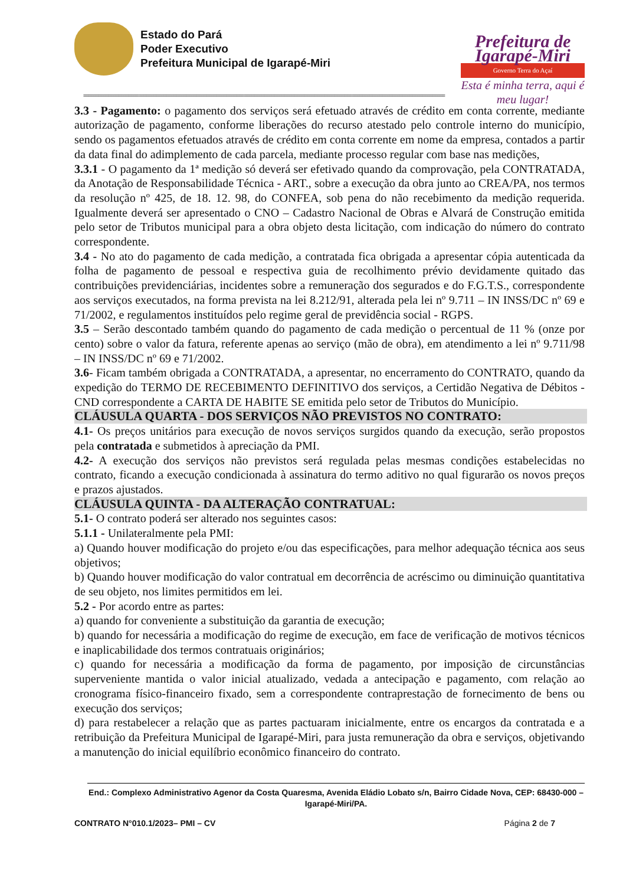Estado do Pará
Poder Executivo
Prefeitura Municipal de Igarapé-Miri
Prefeitura de Igarapé-Miri
Governo Terra do Açaí
Esta é minha terra, aqui é meu lugar!
================================================================================================================================================
3.3 - Pagamento: o pagamento dos serviços será efetuado através de crédito em conta corrente, mediante autorização de pagamento, conforme liberações do recurso atestado pelo controle interno do município, sendo os pagamentos efetuados através de crédito em conta corrente em nome da empresa, contados a partir da data final do adimplemento de cada parcela, mediante processo regular com base nas medições,
3.3.1 - O pagamento da 1ª medição só deverá ser efetivado quando da comprovação, pela CONTRATADA, da Anotação de Responsabilidade Técnica - ART., sobre a execução da obra junto ao CREA/PA, nos termos da resolução nº 425, de 18. 12. 98, do CONFEA, sob pena do não recebimento da medição requerida. Igualmente deverá ser apresentado o CNO – Cadastro Nacional de Obras e Alvará de Construção emitida pelo setor de Tributos municipal para a obra objeto desta licitação, com indicação do número do contrato correspondente.
3.4 - No ato do pagamento de cada medição, a contratada fica obrigada a apresentar cópia autenticada da folha de pagamento de pessoal e respectiva guia de recolhimento prévio devidamente quitado das contribuições previdenciárias, incidentes sobre a remuneração dos segurados e do F.G.T.S., correspondente aos serviços executados, na forma prevista na lei 8.212/91, alterada pela lei nº 9.711 – IN INSS/DC nº 69 e 71/2002, e regulamentos instituídos pelo regime geral de previdência social - RGPS.
3.5 – Serão descontado também quando do pagamento de cada medição o percentual de 11 % (onze por cento) sobre o valor da fatura, referente apenas ao serviço (mão de obra), em atendimento a lei nº 9.711/98 – IN INSS/DC nº 69 e 71/2002.
3.6- Ficam também obrigada a CONTRATADA, a apresentar, no encerramento do CONTRATO, quando da expedição do TERMO DE RECEBIMENTO DEFINITIVO dos serviços, a Certidão Negativa de Débitos - CND correspondente a CARTA DE HABITE SE emitida pelo setor de Tributos do Município.
CLÁUSULA QUARTA - DOS SERVIÇOS NÃO PREVISTOS NO CONTRATO:
4.1- Os preços unitários para execução de novos serviços surgidos quando da execução, serão propostos pela contratada e submetidos à apreciação da PMI.
4.2- A execução dos serviços não previstos será regulada pelas mesmas condições estabelecidas no contrato, ficando a execução condicionada à assinatura do termo aditivo no qual figurarão os novos preços e prazos ajustados.
CLÁUSULA QUINTA - DA ALTERAÇÃO CONTRATUAL:
5.1- O contrato poderá ser alterado nos seguintes casos:
5.1.1 - Unilateralmente pela PMI:
a) Quando houver modificação do projeto e/ou das especificações, para melhor adequação técnica aos seus objetivos;
b) Quando houver modificação do valor contratual em decorrência de acréscimo ou diminuição quantitativa de seu objeto, nos limites permitidos em lei.
5.2 - Por acordo entre as partes:
a) quando for conveniente a substituição da garantia de execução;
b) quando for necessária a modificação do regime de execução, em face de verificação de motivos técnicos e inaplicabilidade dos termos contratuais originários;
c) quando for necessária a modificação da forma de pagamento, por imposição de circunstâncias superveniente mantida o valor inicial atualizado, vedada a antecipação e pagamento, com relação ao cronograma físico-financeiro fixado, sem a correspondente contraprestação de fornecimento de bens ou execução dos serviços;
d) para restabelecer a relação que as partes pactuaram inicialmente, entre os encargos da contratada e a retribuição da Prefeitura Municipal de Igarapé-Miri, para justa remuneração da obra e serviços, objetivando a manutenção do inicial equilíbrio econômico financeiro do contrato.
End.: Complexo Administrativo Agenor da Costa Quaresma, Avenida Eládio Lobato s/n, Bairro Cidade Nova, CEP: 68430-000 – Igarapé-Miri/PA.
CONTRATO N°010.1/2023– PMI – CV Página 2 de 7